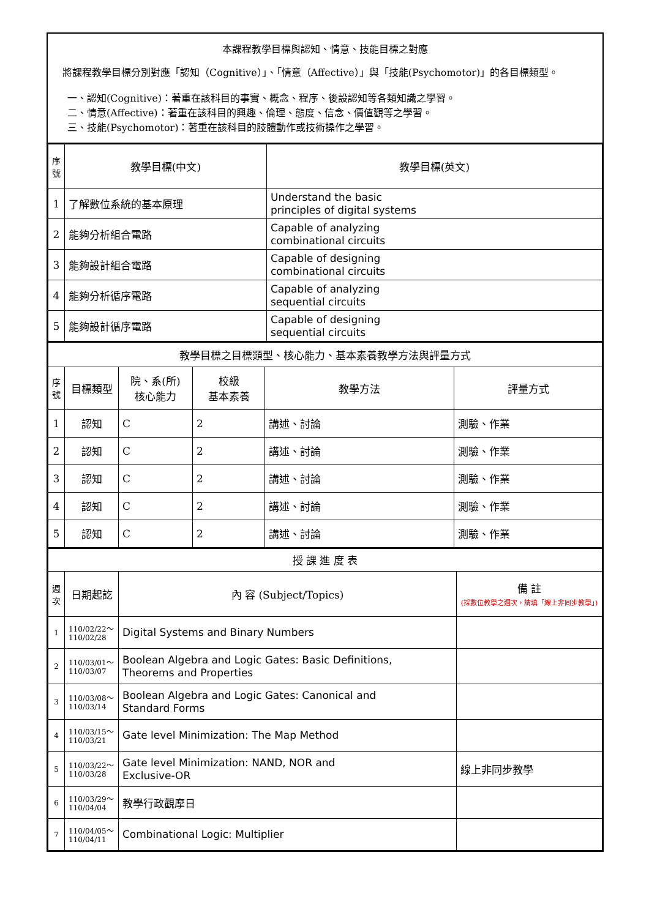本課程教學目標與認知、情意、技能目標之對應
將課程教學目標分別對應「認知（Cognitive）」、「情意（Affective）」與「技能(Psychomotor)」的各目標類型。
一、認知(Cognitive)：著重在該科目的事實、概念、程序、後設認知等各類知識之學習。
二、情意(Affective)：著重在該科目的興趣、倫理、態度、信念、價值觀等之學習。
三、技能(Psychomotor)：著重在該科目的肢體動作或技術操作之學習。
| 序號 | 教學目標(中文) | 教學目標(英文) |
| --- | --- | --- |
| 1 | 了解數位系統的基本原理 | Understand the basic principles of digital systems |
| 2 | 能夠分析組合電路 | Capable of analyzing combinational circuits |
| 3 | 能夠設計組合電路 | Capable of designing combinational circuits |
| 4 | 能夠分析循序電路 | Capable of analyzing sequential circuits |
| 5 | 能夠設計循序電路 | Capable of designing sequential circuits |
| 教學目標之目標類型、核心能力、基本素養教學方法與評量方式 | | | | | |
| 序號 | 目標類型 | 院、系(所) 核心能力 | 校級 基本素養 | 教學方法 | 評量方式 |
| 1 | 認知 | C | 2 | 講述、討論 | 測驗、作業 |
| 2 | 認知 | C | 2 | 講述、討論 | 測驗、作業 |
| 3 | 認知 | C | 2 | 講述、討論 | 測驗、作業 |
| 4 | 認知 | C | 2 | 講述、討論 | 測驗、作業 |
| 5 | 認知 | C | 2 | 講述、討論 | 測驗、作業 |
| 授 課 進 度 表 | | | |
| 週次 | 日期起訖 | 內 容 (Subject/Topics) | 備 註 (採數位教學之週次，請填「線上非同步教學」) |
| 1 | 110/02/22～ 110/02/28 | Digital Systems and Binary Numbers | |
| 2 | 110/03/01～ 110/03/07 | Boolean Algebra and Logic Gates: Basic Definitions, Theorems and Properties | |
| 3 | 110/03/08～ 110/03/14 | Boolean Algebra and Logic Gates: Canonical and Standard Forms | |
| 4 | 110/03/15～ 110/03/21 | Gate level Minimization: The Map Method | |
| 5 | 110/03/22～ 110/03/28 | Gate level Minimization: NAND, NOR and Exclusive-OR | 線上非同步教學 |
| 6 | 110/03/29～ 110/04/04 | 教學行政觀摩日 | |
| 7 | 110/04/05～ 110/04/11 | Combinational Logic: Multiplier | |